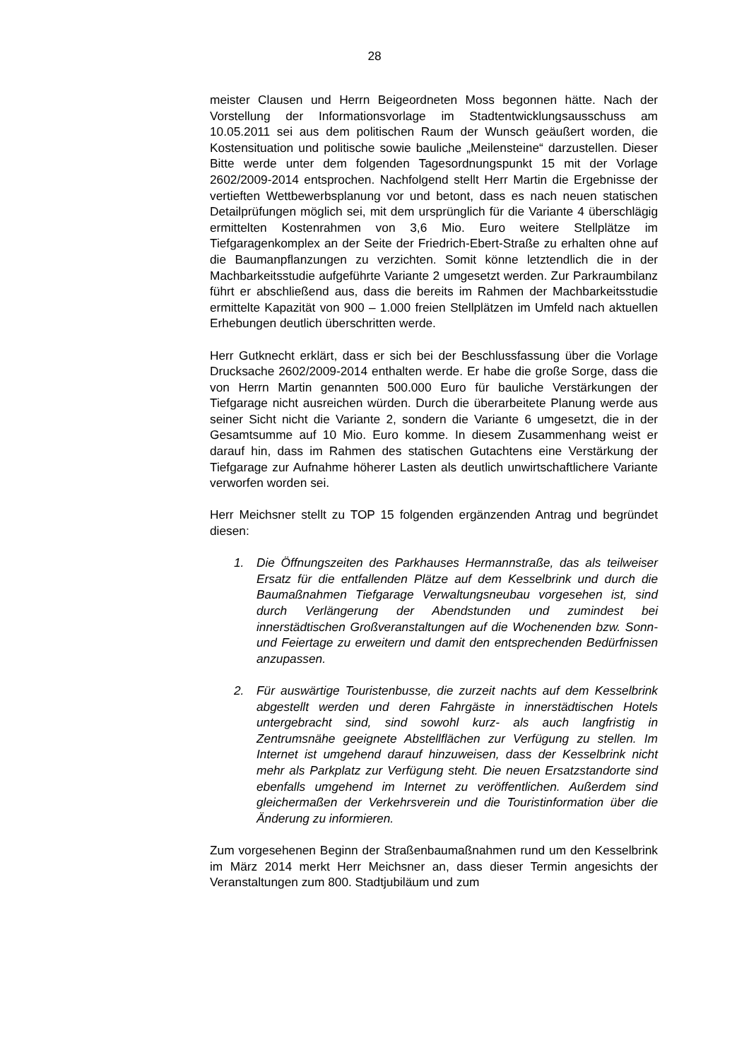28
meister Clausen und Herrn Beigeordneten Moss begonnen hätte. Nach der Vorstellung der Informationsvorlage im Stadtentwicklungs­ausschuss am 10.05.2011 sei aus dem politischen Raum der Wunsch geäußert worden, die Kostensituation und politische sowie bauliche „Meilensteine“ darzustellen. Dieser Bitte werde unter dem folgenden Tagesordnungspunkt 15 mit der Vorlage 2602/2009-2014 entspro­chen. Nachfolgend stellt Herr Martin die Ergebnisse der vertieften Wettbewerbsplanung vor und betont, dass es nach neuen statischen Detailprüfungen möglich sei, mit dem ursprünglich für die Variante 4 überschlägig ermittelten Kostenrahmen von 3,6 Mio. Euro weitere Stellplätze im Tiefgaragenkomplex an der Seite der Friedrich-Ebert-Straße zu erhalten ohne auf die Baumanpflanzungen zu verzichten. Somit könne letztendlich die in der Machbarkeitsstudie aufgeführte Variante 2 umgesetzt werden. Zur Parkraumbilanz führt er abschlie­ßend aus, dass die bereits im Rahmen der Machbarkeitsstudie ermit­telte Kapazität von 900 – 1.000 freien Stellplätzen im Umfeld nach aktuellen Erhebungen deutlich überschritten werde.
Herr Gutknecht erklärt, dass er sich bei der Beschlussfassung über die Vorlage Drucksache 2602/2009-2014 enthalten werde. Er habe die große Sorge, dass die von Herrn Martin genannten 500.000 Euro für bauliche Verstärkungen der Tiefgarage nicht ausreichen würden. Durch die überarbeitete Planung werde aus seiner Sicht nicht die Va­riante 2, sondern die Variante 6 umgesetzt, die in der Gesamtsumme auf 10 Mio. Euro komme. In diesem Zusammenhang weist er darauf hin, dass im Rahmen des statischen Gutachtens eine Verstärkung der Tiefgarage zur Aufnahme höherer Lasten als deutlich unwirtschaftli­chere Variante verworfen worden sei.
Herr Meichsner stellt zu TOP 15 folgenden ergänzenden Antrag und begründet diesen:
1. Die Öffnungszeiten des Parkhauses Hermannstraße, das als teilweiser Ersatz für die entfallenden Plätze auf dem Kes­selbrink und durch die Baumaßnahmen Tiefgarage Verwal­tungsneubau vorgesehen ist, sind durch Verlängerung der Abendstunden und zumindest bei innerstädtischen Großveran­staltungen auf die Wochenenden bzw. Sonn- und Feiertage zu erweitern und damit den entsprechenden Bedürfnissen anzu­passen.
2. Für auswärtige Touristenbusse, die zurzeit nachts auf dem Kesselbrink abgestellt werden und deren Fahrgäste in inner­städtischen Hotels untergebracht sind, sind sowohl kurz- als auch langfristig in Zentrumsnähe geeignete Abstellflächen zur Verfügung zu stellen. Im Internet ist umgehend darauf hinzu­weisen, dass der Kesselbrink nicht mehr als Parkplatz zur Ver­fügung steht. Die neuen Ersatzstandorte sind ebenfalls umge­hend im Internet zu veröffentlichen. Außerdem sind gleicher­maßen der Verkehrsverein und die Touristinformation über die Änderung zu informieren.
Zum vorgesehenen Beginn der Straßenbaumaßnahmen rund um den Kesselbrink im März 2014 merkt Herr Meichsner an, dass dieser Ter­min angesichts der Veranstaltungen zum 800. Stadtjubiläum und zum